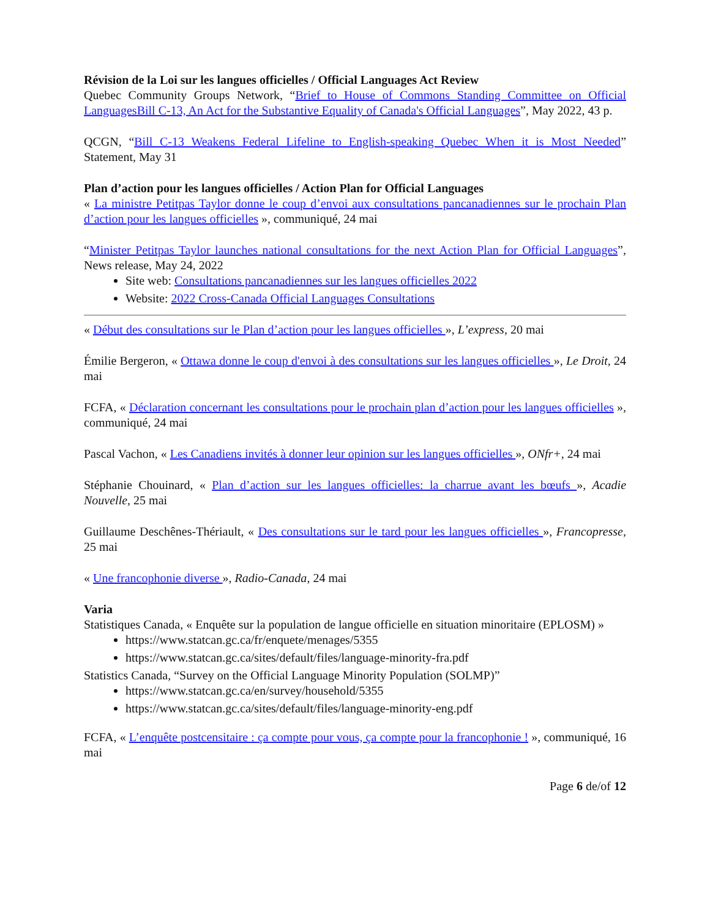Révision de la Loi sur les langues officielles / Official Languages Act Review
Quebec Community Groups Network, “Brief to House of Commons Standing Committee on Official LanguagesBill C-13, An Act for the Substantive Equality of Canada's Official Languages”, May 2022, 43 p.
QCGN, “Bill C-13 Weakens Federal Lifeline to English-speaking Quebec When it is Most Needed” Statement, May 31
Plan d’action pour les langues officielles / Action Plan for Official Languages
« La ministre Petitpas Taylor donne le coup d’envoi aux consultations pancanadiennes sur le prochain Plan d’action pour les langues officielles », communiqué, 24 mai
“Minister Petitpas Taylor launches national consultations for the next Action Plan for Official Languages”, News release, May 24, 2022
Site web: Consultations pancanadiennes sur les langues officielles 2022
Website: 2022 Cross-Canada Official Languages Consultations
« Début des consultations sur le Plan d’action pour les langues officielles », L’express, 20 mai
Émilie Bergeron, « Ottawa donne le coup d'envoi à des consultations sur les langues officielles », Le Droit, 24 mai
FCFA, « Déclaration concernant les consultations pour le prochain plan d’action pour les langues officielles », communiqué, 24 mai
Pascal Vachon, « Les Canadiens invités à donner leur opinion sur les langues officielles », ONfr+, 24 mai
Stéphanie Chouinard, « Plan d’action sur les langues officielles: la charrue avant les bœufs », Acadie Nouvelle, 25 mai
Guillaume Deschênes-Thériault, « Des consultations sur le tard pour les langues officielles », Francopresse, 25 mai
« Une francophonie diverse », Radio-Canada, 24 mai
Varia
Statistiques Canada, « Enquête sur la population de langue officielle en situation minoritaire (EPLOSM) »
https://www.statcan.gc.ca/fr/enquete/menages/5355
https://www.statcan.gc.ca/sites/default/files/language-minority-fra.pdf
Statistics Canada, “Survey on the Official Language Minority Population (SOLMP)”
https://www.statcan.gc.ca/en/survey/household/5355
https://www.statcan.gc.ca/sites/default/files/language-minority-eng.pdf
FCFA, « L’enquête postcensitaire : ça compte pour vous, ça compte pour la francophonie ! », communiqué, 16 mai
Page 6 de/of 12